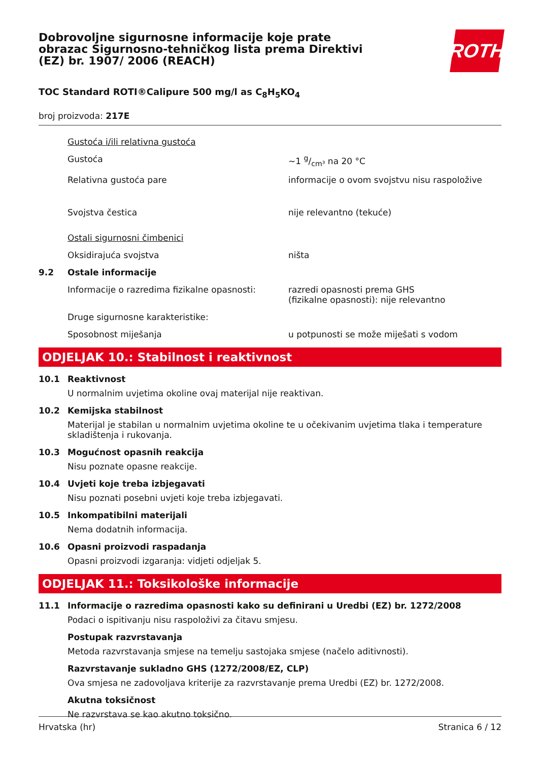Dobrovoljne sigurnosne informacije koje prate obrazac Sigurnosno-tehničkog lista prema Direktivi (EZ) br. 1907/ 2006 (REACH)
ROTH
TOC Standard ROTI®Calipure 500 mg/l as C<sub>8</sub>H<sub>5</sub>KO<sub>4</sub>
broj proizvoda: 217E
Gustoća i/ili relativna gustoća
Gustoća ~1 g/cm³ na 20 °C
Relativna gustoća pare informacije o ovom svojstvu nisu raspoložive
Svojstva čestica nije relevantno (tekuće)
Ostali sigurnosni čimbenici
Oksidirajuća svojstva ništa
9.2 Ostale informacije
Informacije o razredima fizikalne opasnosti:
razredi opasnosti prema GHS
(fizikalne opasnosti): nije relevantno
Druge sigurnosne karakteristike:
Sposobnost miješanja u potpunosti se može miješati s vodom
ODJELJAK 10.: Stabilnost i reaktivnost
10.1 Reaktivnost
U normalnim uvjetima okoline ovaj materijal nije reaktivan.
10.2 Kemijska stabilnost
Materijal je stabilan u normalnim uvjetima okoline te u očekivanim uvjetima tlaka i temperature skladištenja i rukovanja.
10.3 Mogućnost opasnih reakcija
Nisu poznate opasne reakcije.
10.4 Uvjeti koje treba izbjegavati
Nisu poznati posebni uvjeti koje treba izbjegavati.
10.5 Inkompatibilni materijali
Nema dodatnih informacija.
10.6 Opasni proizvodi raspadanja
Opasni proizvodi izgaranja: vidjeti odjeljak 5.
ODJELJAK 11.: Toksikološke informacije
11.1 Informacije o razredima opasnosti kako su definirani u Uredbi (EZ) br. 1272/2008
Podaci o ispitivanju nisu raspoloživi za čitavu smjesu.
Postupak razvrstavanja
Metoda razvrstavanja smjese na temelju sastojaka smjese (načelo aditivnosti).
Razvrstavanje sukladno GHS (1272/2008/EZ, CLP)
Ova smjesa ne zadovoljava kriterije za razvrstavanje prema Uredbi (EZ) br. 1272/2008.
Akutna toksičnost
Ne razvrstava se kao akutno toksično.
Hrvatska (hr) Stranica 6 / 12